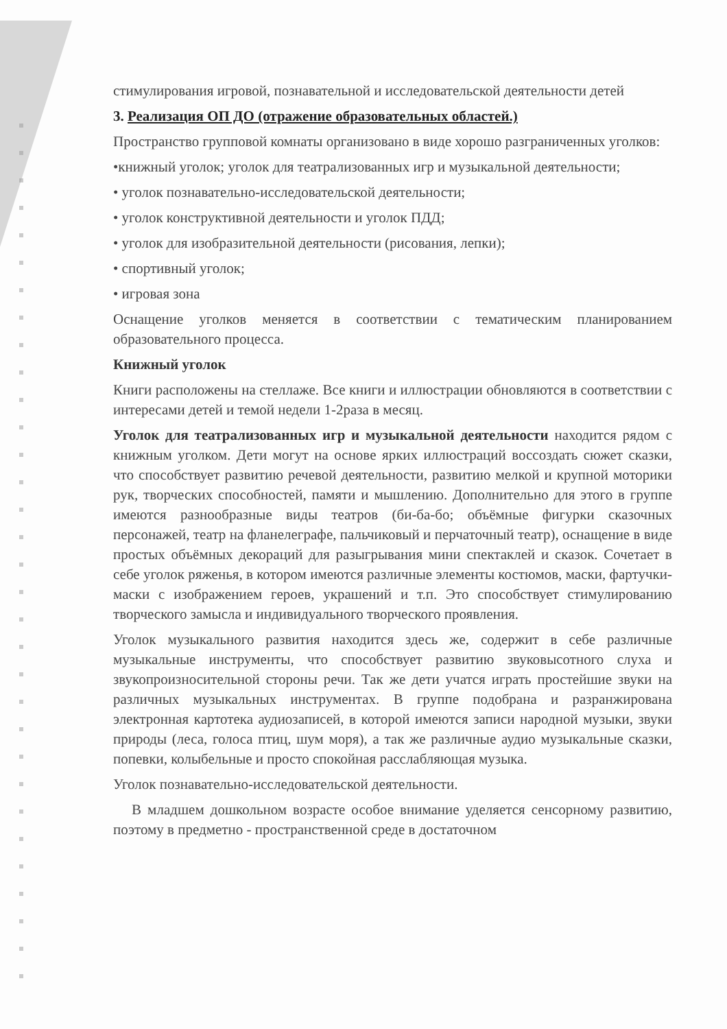стимулирования игровой, познавательной и исследовательской деятельности детей
3. Реализация ОП ДО (отражение образовательных областей.)
Пространство групповой комнаты организовано в виде хорошо разграниченных уголков:
•книжный уголок; уголок для театрализованных игр и музыкальной деятельности;
• уголок познавательно-исследовательской деятельности;
• уголок конструктивной деятельности и уголок ПДД;
• уголок для изобразительной деятельности (рисования, лепки);
• спортивный уголок;
• игровая зона
Оснащение уголков меняется в соответствии с тематическим планированием образовательного процесса.
Книжный уголок
Книги расположены на стеллаже. Все книги и иллюстрации обновляются в соответствии с интересами детей и темой недели 1-2раза в месяц.
Уголок для театрализованных игр и музыкальной деятельности находится рядом с книжным уголком. Дети могут на основе ярких иллюстраций воссоздать сюжет сказки, что способствует развитию речевой деятельности, развитию мелкой и крупной моторики рук, творческих способностей, памяти и мышлению. Дополнительно для этого в группе имеются разнообразные виды театров (би-ба-бо; объёмные фигурки сказочных персонажей, театр на фланелеграфе, пальчиковый и перчаточный театр), оснащение в виде простых объёмных декораций для разыгрывания мини спектаклей и сказок. Сочетает в себе уголок ряженья, в котором имеются различные элементы костюмов, маски, фартучки-маски с изображением героев, украшений и т.п. Это способствует стимулированию творческого замысла и индивидуального творческого проявления.
Уголок музыкального развития находится здесь же, содержит в себе различные музыкальные инструменты, что способствует развитию звуковысотного слуха и звукопроизносительной стороны речи. Так же дети учатся играть простейшие звуки на различных музыкальных инструментах. В группе подобрана и разранжирована электронная картотека аудиозаписей, в которой имеются записи народной музыки, звуки природы (леса, голоса птиц, шум моря), а так же различные аудио музыкальные сказки, попевки, колыбельные и просто спокойная расслабляющая музыка.
Уголок познавательно-исследовательской деятельности.
В младшем дошкольном возрасте особое внимание уделяется сенсорному развитию, поэтому в предметно - пространственной среде в достаточном